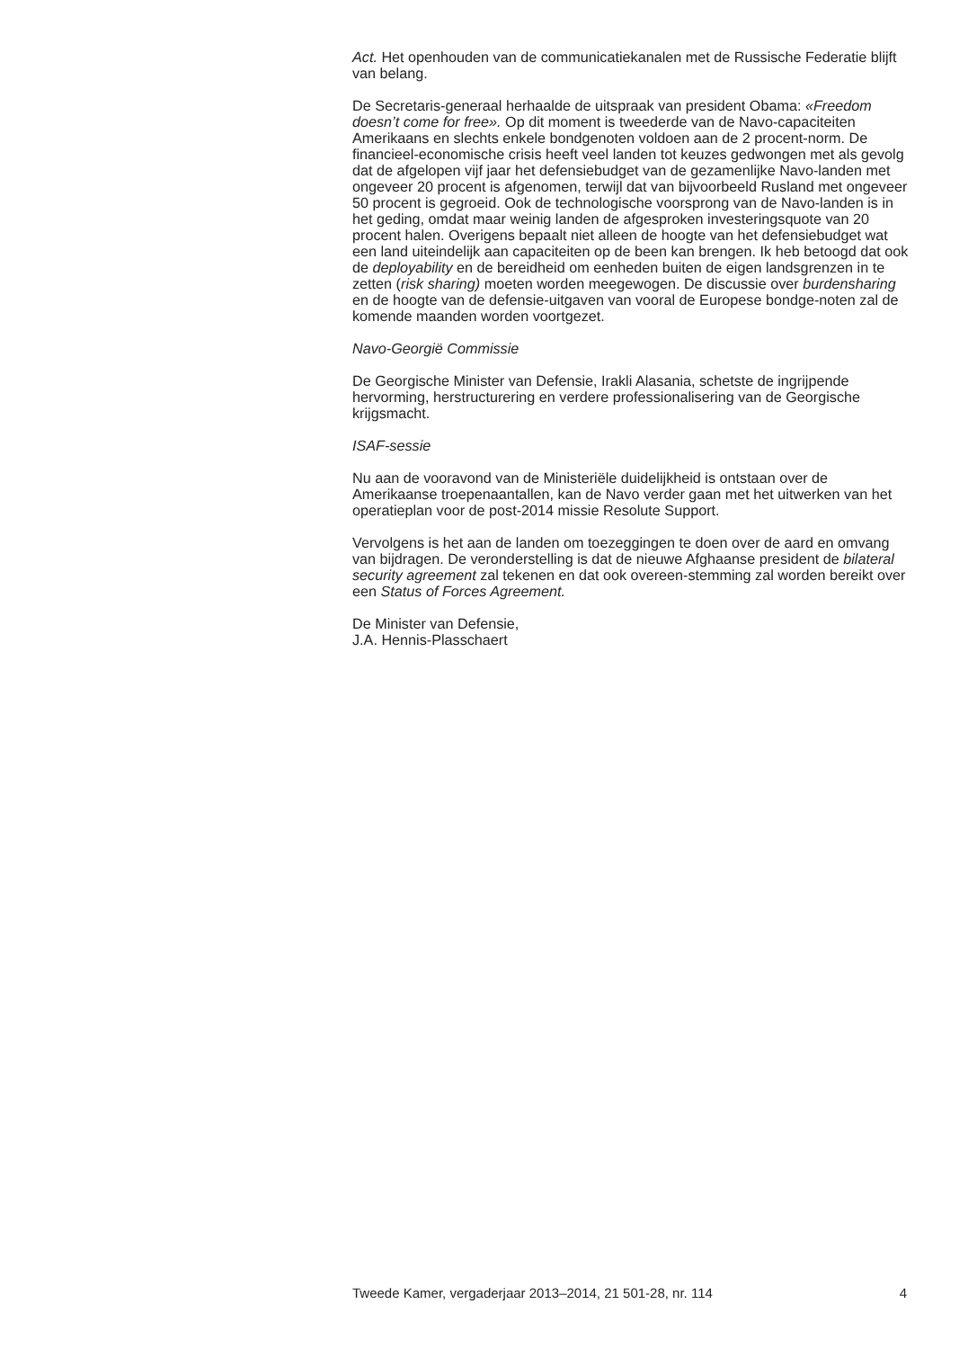Act. Het openhouden van de communicatiekanalen met de Russische Federatie blijft van belang.
De Secretaris-generaal herhaalde de uitspraak van president Obama: «Freedom doesn’t come for free». Op dit moment is tweederde van de Navo-capaciteiten Amerikaans en slechts enkele bondgenoten voldoen aan de 2 procent-norm. De financieel-economische crisis heeft veel landen tot keuzes gedwongen met als gevolg dat de afgelopen vijf jaar het defensiebudget van de gezamenlijke Navo-landen met ongeveer 20 procent is afgenomen, terwijl dat van bijvoorbeeld Rusland met ongeveer 50 procent is gegroeid. Ook de technologische voorsprong van de Navo-landen is in het geding, omdat maar weinig landen de afgesproken investeringsquote van 20 procent halen. Overigens bepaalt niet alleen de hoogte van het defensiebudget wat een land uiteindelijk aan capaciteiten op de been kan brengen. Ik heb betoogd dat ook de deployability en de bereidheid om eenheden buiten de eigen landsgrenzen in te zetten (risk sharing) moeten worden meegewogen. De discussie over burdensharing en de hoogte van de defensie-uitgaven van vooral de Europese bondge-noten zal de komende maanden worden voortgezet.
Navo-Georgië Commissie
De Georgische Minister van Defensie, Irakli Alasania, schetste de ingrijpende hervorming, herstructurering en verdere professionalisering van de Georgische krijgsmacht.
ISAF-sessie
Nu aan de vooravond van de Ministeriële duidelijkheid is ontstaan over de Amerikaanse troepenaantallen, kan de Navo verder gaan met het uitwerken van het operatieplan voor de post-2014 missie Resolute Support.
Vervolgens is het aan de landen om toezeggingen te doen over de aard en omvang van bijdragen. De veronderstelling is dat de nieuwe Afghaanse president de bilateral security agreement zal tekenen en dat ook overeen-stemming zal worden bereikt over een Status of Forces Agreement.
De Minister van Defensie,
J.A. Hennis-Plasschaert
Tweede Kamer, vergaderjaar 2013–2014, 21 501-28, nr. 114 4